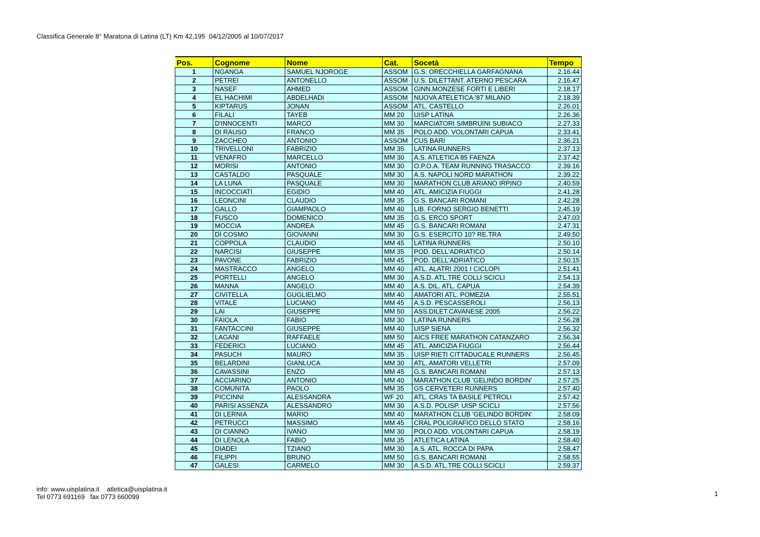Classifica Generale 8° Maratona di Latina (LT) Km 42,195 04/12/2005 al 10/07/2017
| Pos. | Cognome | Nome | Cat. | Socetà | Tempo |
| --- | --- | --- | --- | --- | --- |
| 1 | NGANGA | SAMUEL NJOROGE | ASSOM | G.S. ORECCHIELLA GARFAGNANA | 2.16.44 |
| 2 | PETREI | ANTONELLO | ASSOM | U.S. DILETTANT. ATERNO PESCARA | 2.16.47 |
| 3 | NASEF | AHMED | ASSOM | GINN.MONZESE FORTI E LIBERI | 2.18.17 |
| 4 | EL HACHIMI | ABDELHADI | ASSOM | NUOVA ATELETICA '87 MILANO | 2.18.39 |
| 5 | KIPTARUS | JONAN | ASSOM | ATL. CASTELLO | 2.26.01 |
| 6 | FILALI | TAYEB | MM 20 | UISP LATINA | 2.26.36 |
| 7 | D'INNOCENTI | MARCO | MM 30 | MARCIATORI SIMBRUINI SUBIACO | 2.27.33 |
| 8 | DI RAUSO | FRANCO | MM 35 | POLO ADD. VOLONTARI CAPUA | 2.33.41 |
| 9 | ZACCHEO | ANTONIO | ASSOM | CUS BARI | 2.36.21 |
| 10 | TRIVELLONI | FABRIZIO | MM 35 | LATINA RUNNERS | 2.37.13 |
| 11 | VENAFRO | MARCELLO | MM 30 | A.S. ATLETICA 85 FAENZA | 2.37.42 |
| 12 | MORISI | ANTONIO | MM 30 | O.P.O.A. TEAM RUNNING TRASACCO | 2.39.16 |
| 13 | CASTALDO | PASQUALE | MM 30 | A.S. NAPOLI NORD MARATHON | 2.39.22 |
| 14 | LA LUNA | PASQUALE | MM 30 | MARATHON CLUB ARIANO IRPINO | 2.40.59 |
| 15 | INCOCCIATI | EGIDIO | MM 40 | ATL. AMICIZIA FIUGGI | 2.41.28 |
| 16 | LEONCINI | CLAUDIO | MM 35 | G.S. BANCARI ROMANI | 2.42.28 |
| 17 | GALLO | GIAMPAOLO | MM 40 | LIB. FORNO SERGIO BENETTI | 2.45.19 |
| 18 | FUSCO | DOMENICO | MM 35 | G.S. ERCO SPORT | 2.47.03 |
| 19 | MOCCIA | ANDREA | MM 45 | G.S. BANCARI ROMANI | 2.47.31 |
| 20 | DI COSMO | GIOVANNI | MM 30 | G.S. ESERCITO 10? RE.TRA | 2.49.50 |
| 21 | COPPOLA | CLAUDIO | MM 45 | LATINA RUNNERS | 2.50.10 |
| 22 | NARCISI | GIUSEPPE | MM 35 | POD. DELL'ADRIATICO | 2.50.14 |
| 23 | PAVONE | FABRIZIO | MM 45 | POD. DELL'ADRIATICO | 2.50.15 |
| 24 | MASTRACCO | ANGELO | MM 40 | ATL. ALATRI 2001 I CICLOPI | 2.51.41 |
| 25 | PORTELLI | ANGELO | MM 30 | A.S.D. ATL.TRE COLLI SCICLI | 2.54.13 |
| 26 | MANNA | ANGELO | MM 40 | A.S. DIL. ATL. CAPUA | 2.54.39 |
| 27 | CIVITELLA | GUGLIELMO | MM 40 | AMATORI ATL. POMEZIA | 2.55.51 |
| 28 | VITALE | LUCIANO | MM 45 | A.S.D. PESCASSEROLI | 2.56.13 |
| 29 | LAI | GIUSEPPE | MM 50 | ASS.DILET.CAVANESE 2005 | 2.56.22 |
| 30 | FAIOLA | FABIO | MM 30 | LATINA RUNNERS | 2.56.28 |
| 31 | FANTACCINI | GIUSEPPE | MM 40 | UISP SIENA | 2.56.32 |
| 32 | LAGANI | RAFFAELE | MM 50 | AICS FREE MARATHON CATANZARO | 2.56.34 |
| 33 | FEDERICI | LUCIANO | MM 45 | ATL. AMICIZIA FIUGGI | 2.56.44 |
| 34 | PASUCH | MAURO | MM 35 | UISP RIETI CITTADUCALE RUNNERS | 2.56.45 |
| 35 | BELARDINI | GIANLUCA | MM 30 | ATL. AMATORI VELLETRI | 2.57.09 |
| 36 | CAVASSINI | ENZO | MM 45 | G.S. BANCARI ROMANI | 2.57.13 |
| 37 | ACCIARINO | ANTONIO | MM 40 | MARATHON CLUB 'GELINDO BORDIN' | 2.57.25 |
| 38 | COMUNITA | PAOLO | MM 35 | GS CERVETERI RUNNERS | 2.57.40 |
| 39 | PICCINNI | ALESSANDRA | WF 20 | ATL. CRAS TA BASILE PETROLI | 2.57.42 |
| 40 | PARISI ASSENZA | ALESSANDRO | MM 30 | A.S.D. POLISP. UISP SCICLI | 2.57.56 |
| 41 | DI LERNIA | MARIO | MM 40 | MARATHON CLUB 'GELINDO BORDIN' | 2.58.09 |
| 42 | PETRUCCI | MASSIMO | MM 45 | CRAL POLIGRAFICO DELLO STATO | 2.58.16 |
| 43 | DI CIANNO | IVANO | MM 30 | POLO ADD. VOLONTARI CAPUA | 2.58.19 |
| 44 | DI LENOLA | FABIO | MM 35 | ATLETICA LATINA | 2.58.40 |
| 45 | DIADEI | TZIANO | MM 30 | A.S. ATL. ROCCA DI PAPA | 2.58.47 |
| 46 | FILIPPI | BRUNO | MM 50 | G.S. BANCARI ROMANI | 2.58.55 |
| 47 | GALESI | CARMELO | MM 30 | A.S.D. ATL.TRE COLLI SCICLI | 2.59.37 |
info: www.uisplatina.it atletica@uisplatina.it
Tel 0773 691169 fax 0773 660099
1